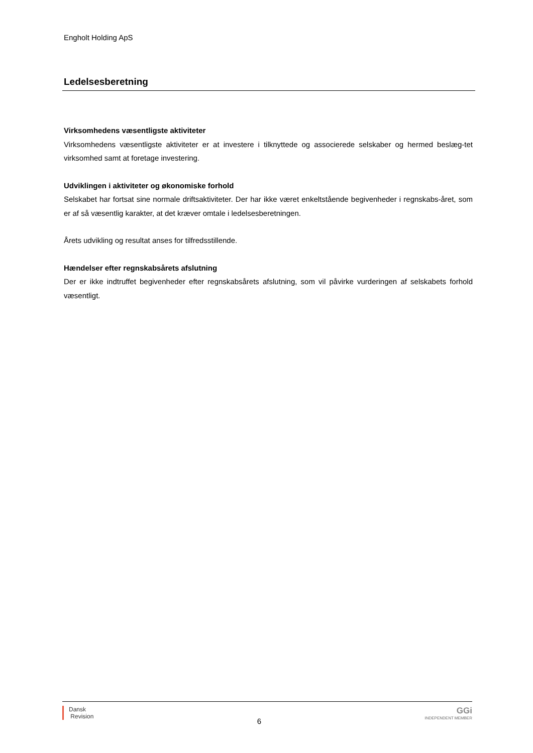Engholt Holding ApS
Ledelsesberetning
Virksomhedens væsentligste aktiviteter
Virksomhedens væsentligste aktiviteter er at investere i tilknyttede og associerede selskaber og hermed beslæg-tet virksomhed samt at foretage investering.
Udviklingen i aktiviteter og økonomiske forhold
Selskabet har fortsat sine normale driftsaktiviteter. Der har ikke været enkeltstående begivenheder i regnskabs-året, som er af så væsentlig karakter, at det kræver omtale i ledelsesberetningen.
Årets udvikling og resultat anses for tilfredsstillende.
Hændelser efter regnskabsårets afslutning
Der er ikke indtruffet begivenheder efter regnskabsårets afslutning, som vil påvirke vurderingen af selskabets forhold væsentligt.
Dansk
Revision
6
GGi
INDEPENDENT MEMBER